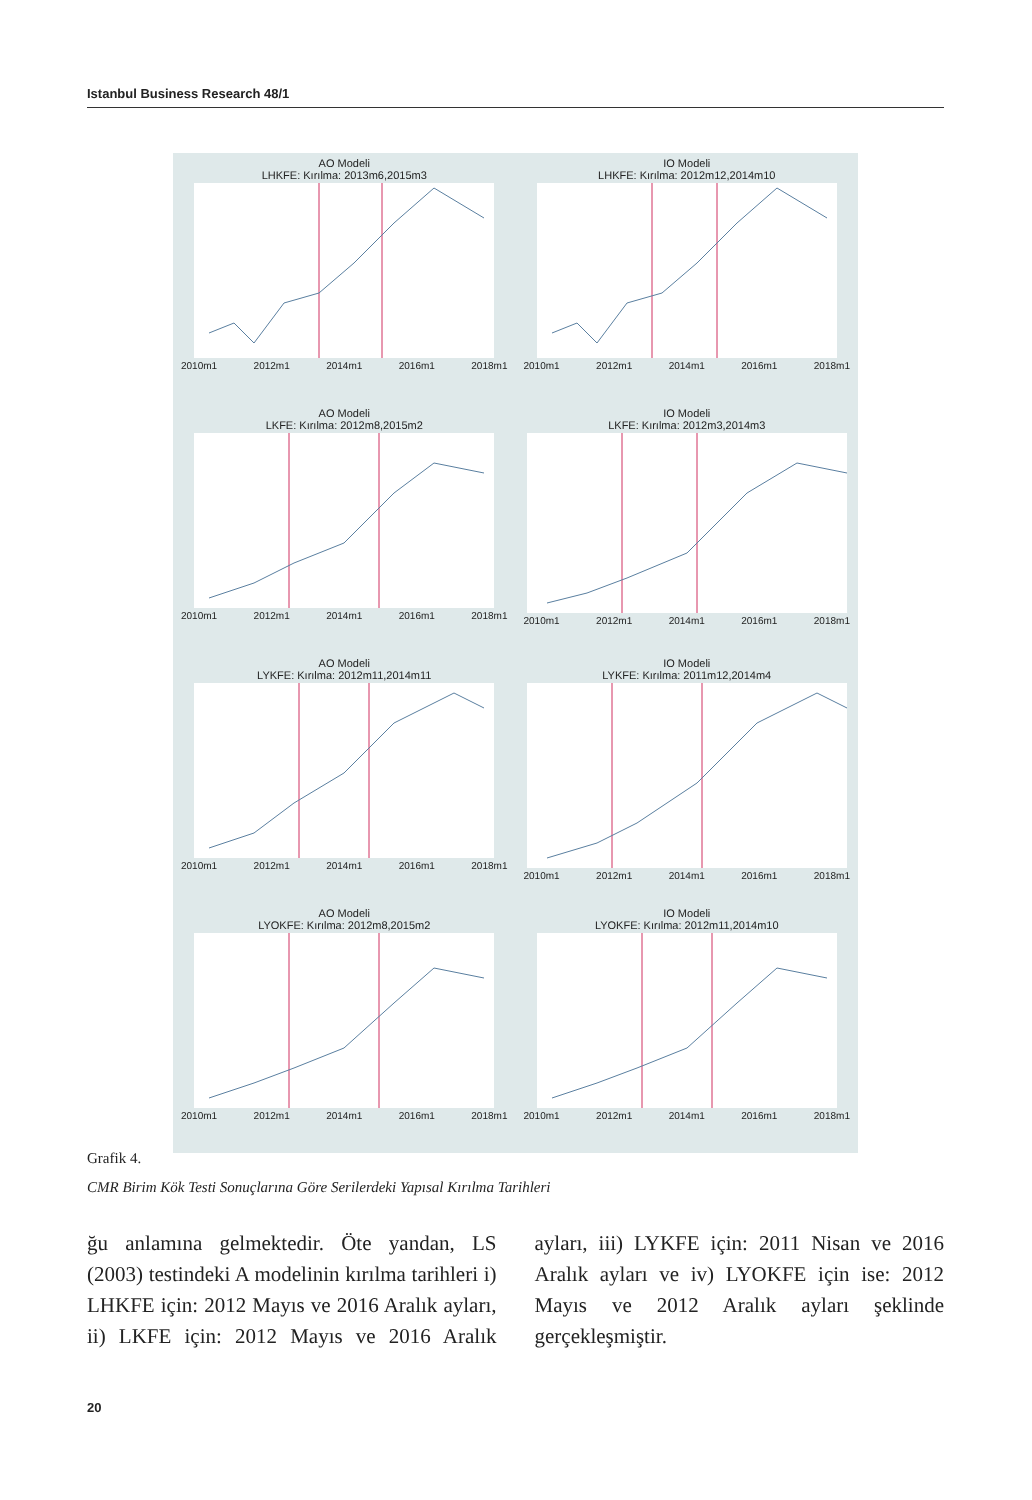Istanbul Business Research 48/1
AO Modeli
LHKFE: Kırılma: 2013m6,2015m3
2010m1 2012m1 2014m1 2016m1 2018m1
IO Modeli
LHKFE: Kırılma: 2012m12,2014m10
2010m1 2012m1 2014m1 2016m1 2018m1
AO Modeli
LKFE: Kırılma: 2012m8,2015m2
2010m1 2012m1 2014m1 2016m1 2018m1
IO Modeli
LKFE: Kırılma: 2012m3,2014m3
2010m1 2012m1 2014m1 2016m1 2018m1
AO Modeli
LYKFE: Kırılma: 2012m11,2014m11
2010m1 2012m1 2014m1 2016m1 2018m1
IO Modeli
LYKFE: Kırılma: 2011m12,2014m4
2010m1 2012m1 2014m1 2016m1 2018m1
AO Modeli
LYOKFE: Kırılma: 2012m8,2015m2
2010m1 2012m1 2014m1 2016m1 2018m1
IO Modeli
LYOKFE: Kırılma: 2012m11,2014m10
2010m1 2012m1 2014m1 2016m1 2018m1
Grafik 4.
CMR Birim Kök Testi Sonuçlarına Göre Serilerdeki Yapısal Kırılma Tarihleri
ğu anlamına gelmektedir. Öte yandan, LS (2003) testindeki A modelinin kırılma tarihleri i) LHKFE için: 2012 Mayıs ve 2016 Aralık ayları, ii) LKFE için: 2012 Mayıs ve 2016 Aralık ayları, iii) LYKFE için: 2011 Nisan ve 2016 Aralık ayları ve iv) LYOKFE için ise: 2012 Mayıs ve 2012 Aralık ayları şeklinde gerçekleşmiştir.
20